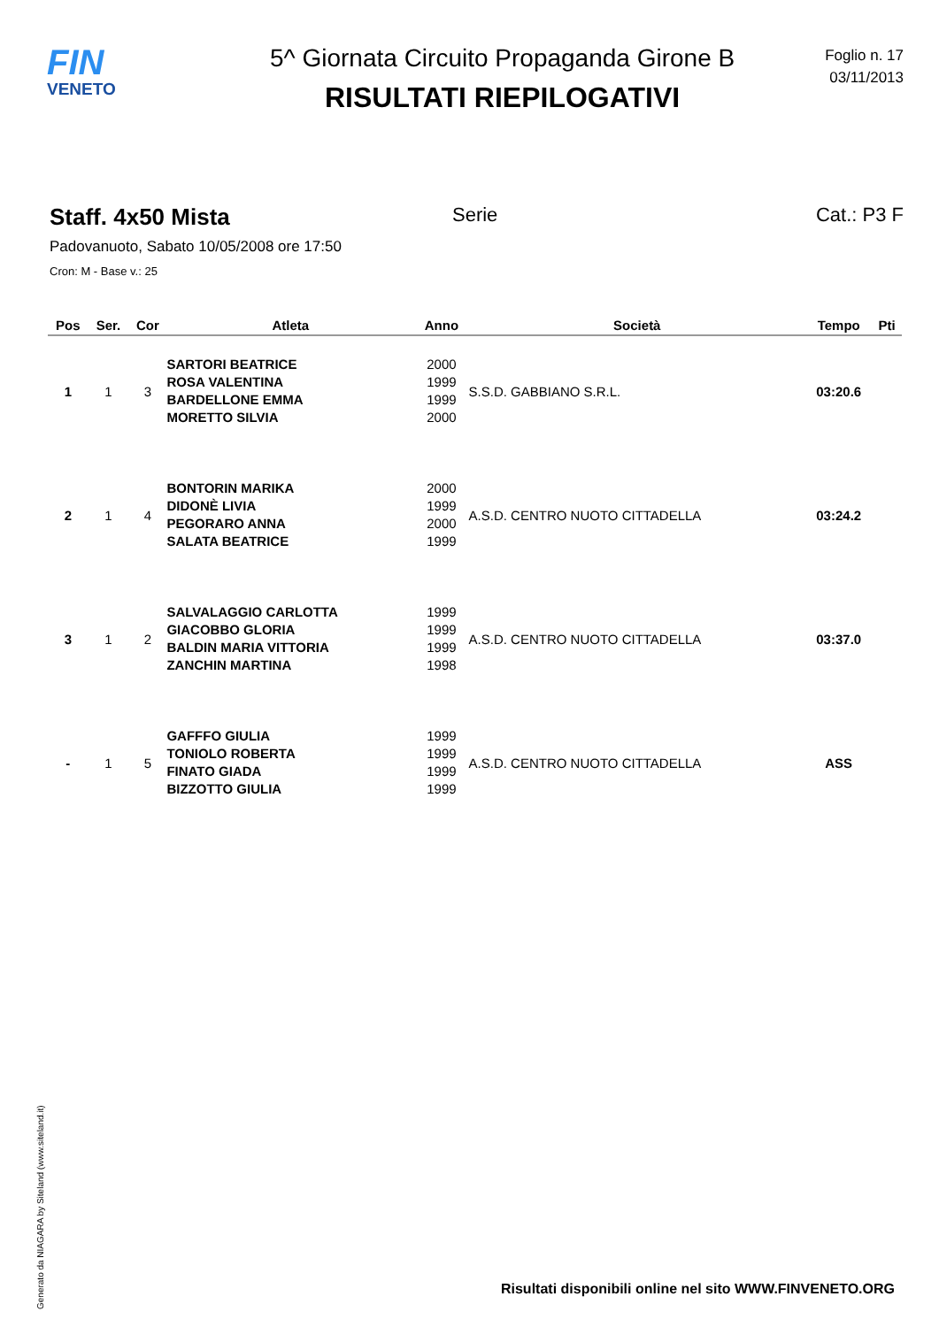FIN
VENETO
5^ Giornata Circuito Propaganda Girone B
RISULTATI RIEPILOGATIVI
Foglio n. 17
03/11/2013
Staff. 4x50 Mista
Serie Cat.: P3 F
Padovanuoto, Sabato 10/05/2008 ore 17:50
Cron: M - Base v.: 25
| Pos | Ser. | Cor | Atleta | Anno | Società | Tempo | Pti |
| --- | --- | --- | --- | --- | --- | --- | --- |
| 1 | 1 | 3 | SARTORI BEATRICE ROSA VALENTINA BARDELLONE EMMA MORETTO SILVIA | 2000 1999 1999 2000 | S.S.D. GABBIANO S.R.L. | 03:20.6 | |
| 2 | 1 | 4 | BONTORIN MARIKA DIDONÈ LIVIA PEGORARO ANNA SALATA BEATRICE | 2000 1999 2000 1999 | A.S.D. CENTRO NUOTO CITTADELLA | 03:24.2 | |
| 3 | 1 | 2 | SALVALAGGIO CARLOTTA GIACOBBO GLORIA BALDIN MARIA VITTORIA ZANCHIN MARTINA | 1999 1999 1999 1998 | A.S.D. CENTRO NUOTO CITTADELLA | 03:37.0 | |
| - | 1 | 5 | GAFFFO GIULIA TONIOLO ROBERTA FINATO GIADA BIZZOTTO GIULIA | 1999 1999 1999 1999 | A.S.D. CENTRO NUOTO CITTADELLA | ASS | |
Generato da NIAGARA by Siteland (www.siteland.it)
Risultati disponibili online nel sito WWW.FINVENETO.ORG